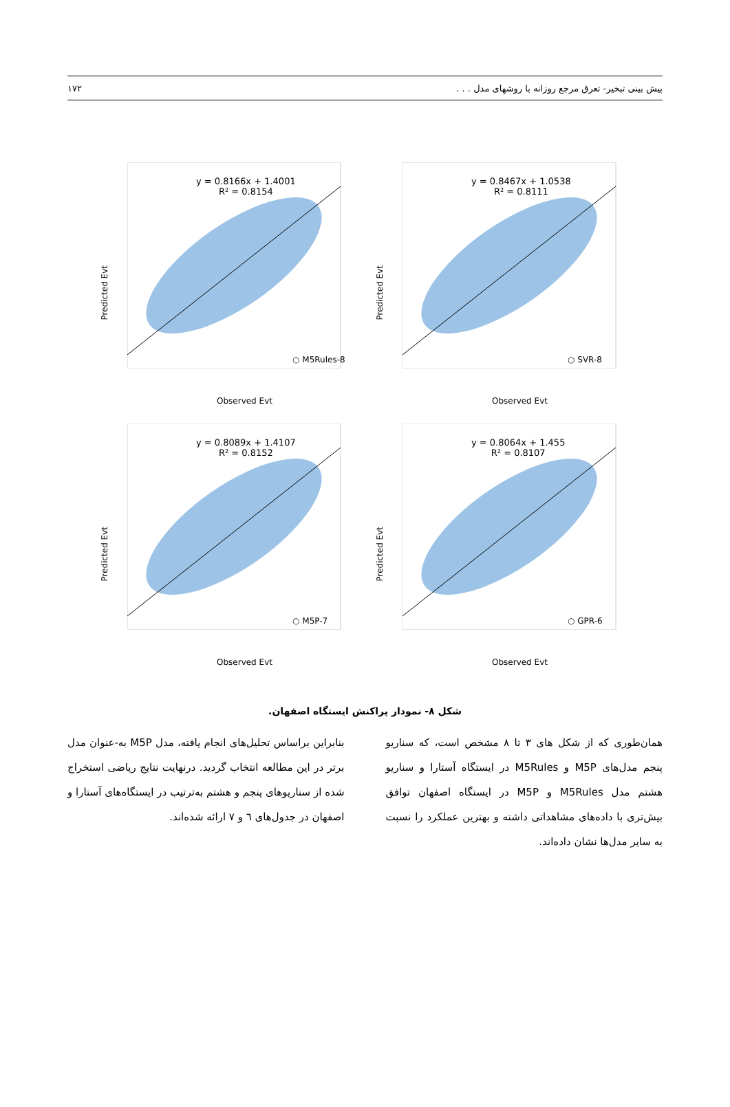پیش بینی تبخیر- تعرق مرجع روزانه با روشهای مدل . . . ۱۷۲
Predicted Evt
y = 0.8166x + 1.4001
R² = 0.8154
○ M5Rules-8
Observed Evt
Predicted Evt
y = 0.8467x + 1.0538
R² = 0.8111
○ SVR-8
Observed Evt
Predicted Evt
y = 0.8089x + 1.4107
R² = 0.8152
○ M5P-7
Observed Evt
Predicted Evt
y = 0.8064x + 1.455
R² = 0.8107
○ GPR-6
Observed Evt
شکل ۸- نمودار پراکنش ایستگاه اصفهان.
همان‌طوری که از شکل های ۳ تا ۸ مشخص است، که سناریو پنجم مدل‌های M5P و M5Rules در ایستگاه آستارا و سناریو هشتم مدل M5Rules و M5P در ایستگاه اصفهان توافق بیش‌تری با داده‌های مشاهداتی داشته و بهترین عملکرد را نسبت به سایر مدل‌ها نشان داده‌اند.
بنابراین براساس تحلیل‌های انجام یافته، مدل M5P به-عنوان مدل برتر در این مطالعه انتخاب گردید. درنهایت نتایج ریاضی استخراج شده از سناریوهای پنجم و هشتم به‌ترتیب در ایستگاه‌های آستارا و اصفهان در جدول‌های ٦ و ۷ ارائه شده‌اند.